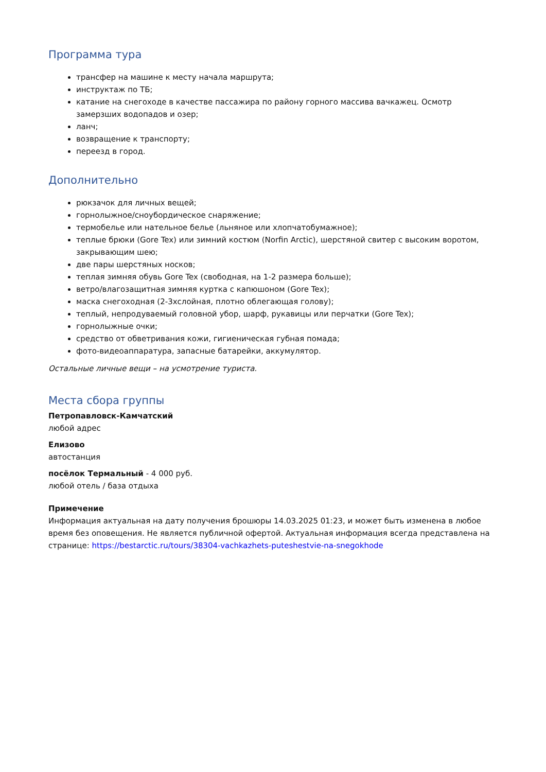Программа тура
трансфер на машине к месту начала маршрута;
инструктаж по ТБ;
катание на снегоходе в качестве пассажира по району горного массива вачкажец. Осмотр замерзших водопадов и озер;
ланч;
возвращение к транспорту;
переезд в город.
Дополнительно
рюкзачок для личных вещей;
горнолыжное/сноубордическое снаряжение;
термобелье или нательное белье (льняное или хлопчатобумажное);
теплые брюки (Gore Tex) или зимний костюм (Norfin Arctic), шерстяной свитер с высоким воротом, закрывающим шею;
две пары шерстяных носков;
теплая зимняя обувь Gore Tex (свободная, на 1-2 размера больше);
ветро/влагозащитная зимняя куртка с капюшоном (Gore Tex);
маска снегоходная (2-3хслойная, плотно облегающая голову);
теплый, непродуваемый головной убор, шарф, рукавицы или перчатки (Gore Tex);
горнолыжные очки;
средство от обветривания кожи, гигиеническая губная помада;
фото-видеоаппаратура, запасные батарейки, аккумулятор.
Остальные личные вещи – на усмотрение туриста.
Места сбора группы
Петропавловск-Камчатский
любой адрес
Елизово
автостанция
посёлок Термальный - 4 000 руб.
любой отель / база отдыха
Примечение
Информация актуальная на дату получения брошюры 14.03.2025 01:23, и может быть изменена в любое время без оповещения. Не является публичной офертой. Актуальная информация всегда представлена на странице: https://bestarctic.ru/tours/38304-vachkazhets-puteshestvie-na-snegokhode